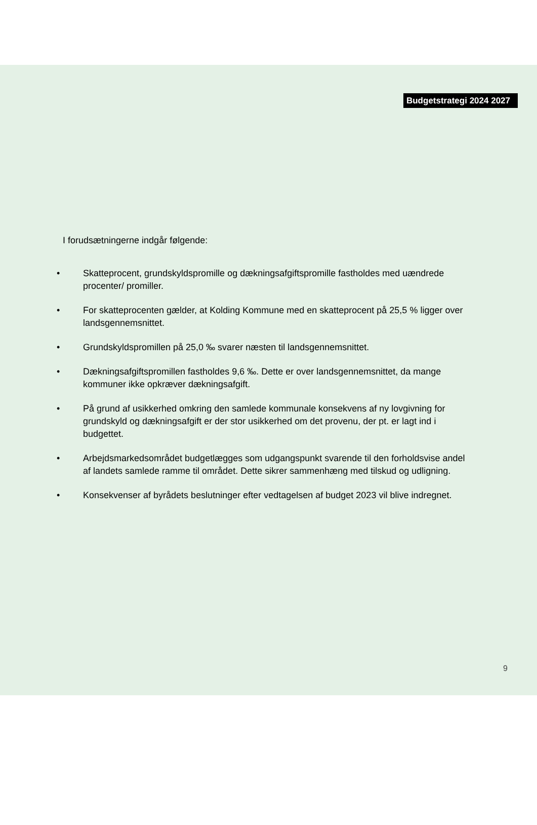Budgetstrategi 2024 2027
I forudsætningerne indgår følgende:
• Skatteprocent, grundskyldspromille og dækningsafgiftspromille fastholdes med uændrede procenter/ promiller.
• For skatteprocenten gælder, at Kolding Kommune med en skatteprocent på 25,5 % ligger over landsgennemsnittet.
• Grundskyldspromillen på 25,0 ‰ svarer næsten til landsgennemsnittet.
• Dækningsafgiftspromillen fastholdes 9,6 ‰. Dette er over landsgennemsnittet, da mange kommuner ikke opkræver dækningsafgift.
• På grund af usikkerhed omkring den samlede kommunale konsekvens af ny lovgivning for grundskyld og dækningsafgift er der stor usikkerhed om det provenu, der pt. er lagt ind i budgettet.
• Arbejdsmarkedsområdet budgetlægges som udgangspunkt svarende til den forholdsvise andel af landets samlede ramme til området. Dette sikrer sammenhæng med tilskud og udligning.
• Konsekvenser af byrådets beslutninger efter vedtagelsen af budget 2023 vil blive indregnet.
9